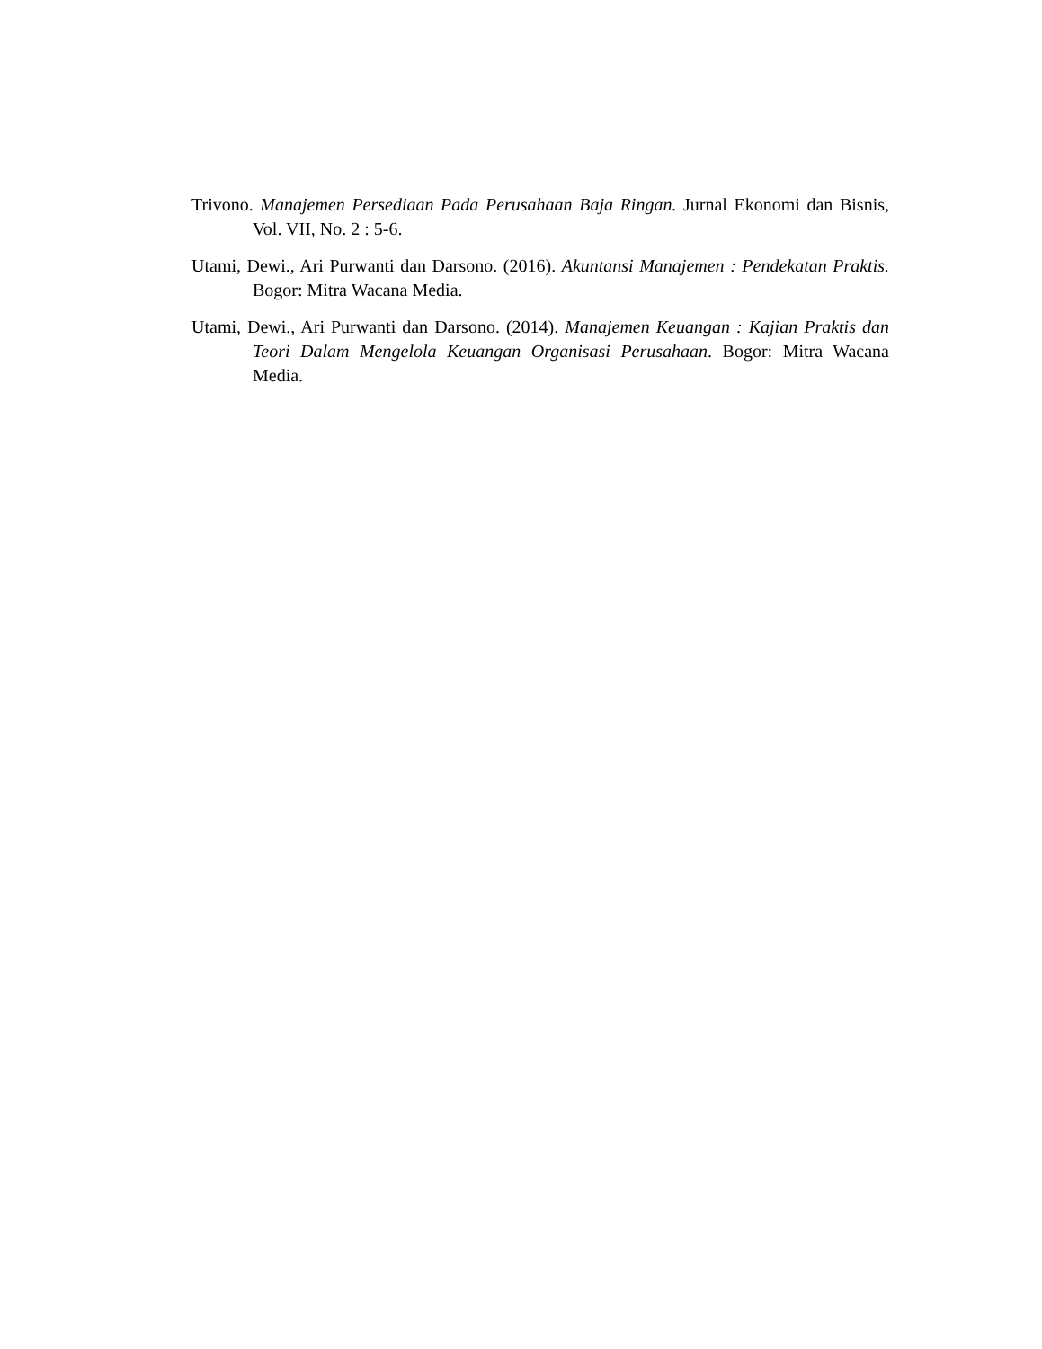Trivono. Manajemen Persediaan Pada Perusahaan Baja Ringan. Jurnal Ekonomi dan Bisnis, Vol. VII, No. 2 : 5-6.
Utami, Dewi., Ari Purwanti dan Darsono. (2016). Akuntansi Manajemen : Pendekatan Praktis. Bogor: Mitra Wacana Media.
Utami, Dewi., Ari Purwanti dan Darsono. (2014). Manajemen Keuangan : Kajian Praktis dan Teori Dalam Mengelola Keuangan Organisasi Perusahaan. Bogor: Mitra Wacana Media.